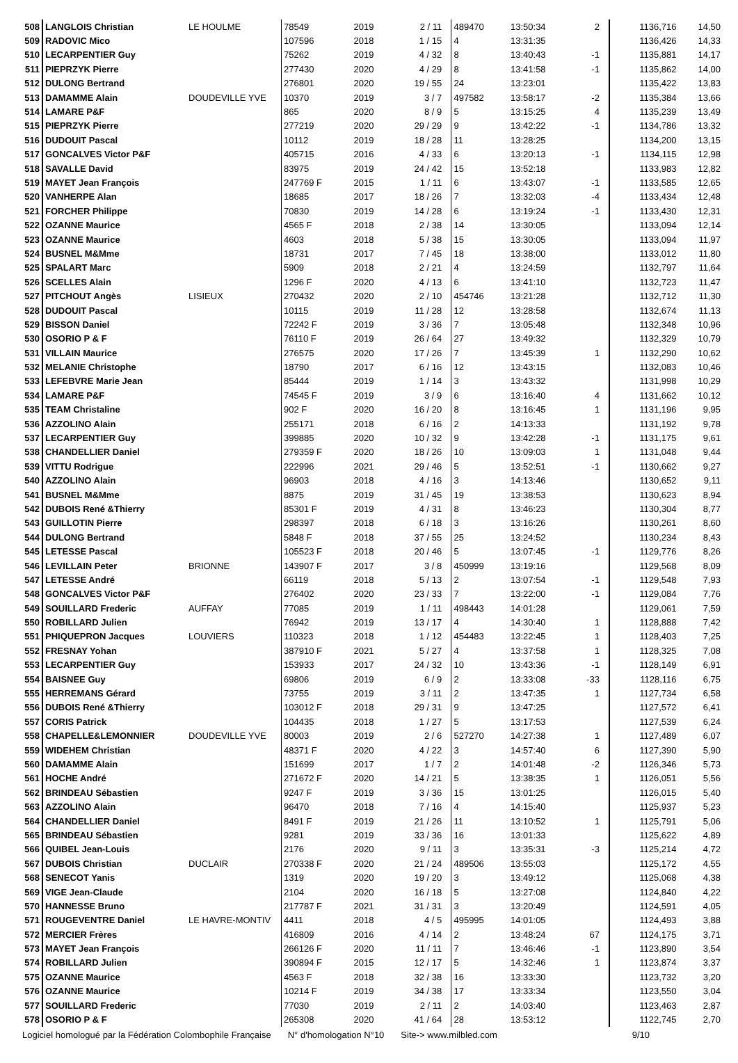| 508 | LANGLOIS Christian | LE HOULME | 78549 | 2019 | 2 / 11 | | 489470 | 13:50:34 | 2 | | 1136,716 | 14,50 |
| 509 | RADOVIC Mico | | 107596 | 2018 | 1 / 15 | | 4 | 13:31:35 | | | 1136,426 | 14,33 |
| 510 | LECARPENTIER Guy | | 75262 | 2019 | 4 / 32 | | 8 | 13:40:43 | -1 | | 1135,881 | 14,17 |
| 511 | PIEPRZYK Pierre | | 277430 | 2020 | 4 / 29 | | 8 | 13:41:58 | -1 | | 1135,862 | 14,00 |
| 512 | DULONG Bertrand | | 276801 | 2020 | 19 / 55 | | 24 | 13:23:01 | | | 1135,422 | 13,83 |
| 513 | DAMAMME Alain | DOUDEVILLE YVE | 10370 | 2019 | 3 / 7 | | 497582 | 13:58:17 | -2 | | 1135,384 | 13,66 |
| 514 | LAMARE P&F | | 865 | 2020 | 8 / 9 | | 5 | 13:15:25 | 4 | | 1135,239 | 13,49 |
| 515 | PIEPRZYK Pierre | | 277219 | 2020 | 29 / 29 | | 9 | 13:42:22 | -1 | | 1134,786 | 13,32 |
| 516 | DUDOUIT Pascal | | 10112 | 2019 | 18 / 28 | | 11 | 13:28:25 | | | 1134,200 | 13,15 |
| 517 | GONCALVES Victor P&F | | 405715 | 2016 | 4 / 33 | | 6 | 13:20:13 | -1 | | 1134,115 | 12,98 |
| 518 | SAVALLE David | | 83975 | 2019 | 24 / 42 | | 15 | 13:52:18 | | | 1133,983 | 12,82 |
| 519 | MAYET Jean François | | 247769 F | 2015 | 1 / 11 | | 6 | 13:43:07 | -1 | | 1133,585 | 12,65 |
| 520 | VANHERPE Alan | | 18685 | 2017 | 18 / 26 | | 7 | 13:32:03 | -4 | | 1133,434 | 12,48 |
| 521 | FORCHER Philippe | | 70830 | 2019 | 14 / 28 | | 6 | 13:19:24 | -1 | | 1133,430 | 12,31 |
| 522 | OZANNE Maurice | | 4565 F | 2018 | 2 / 38 | | 14 | 13:30:05 | | | 1133,094 | 12,14 |
| 523 | OZANNE Maurice | | 4603 | 2018 | 5 / 38 | | 15 | 13:30:05 | | | 1133,094 | 11,97 |
| 524 | BUSNEL M&Mme | | 18731 | 2017 | 7 / 45 | | 18 | 13:38:00 | | | 1133,012 | 11,80 |
| 525 | SPALART Marc | | 5909 | 2018 | 2 / 21 | | 4 | 13:24:59 | | | 1132,797 | 11,64 |
| 526 | SCELLES Alain | | 1296 F | 2020 | 4 / 13 | | 6 | 13:41:10 | | | 1132,723 | 11,47 |
| 527 | PITCHOUT Angès | LISIEUX | 270432 | 2020 | 2 / 10 | | 454746 | 13:21:28 | | | 1132,712 | 11,30 |
| 528 | DUDOUIT Pascal | | 10115 | 2019 | 11 / 28 | | 12 | 13:28:58 | | | 1132,674 | 11,13 |
| 529 | BISSON Daniel | | 72242 F | 2019 | 3 / 36 | | 7 | 13:05:48 | | | 1132,348 | 10,96 |
| 530 | OSORIO P & F | | 76110 F | 2019 | 26 / 64 | | 27 | 13:49:32 | | | 1132,329 | 10,79 |
| 531 | VILLAIN Maurice | | 276575 | 2020 | 17 / 26 | | 7 | 13:45:39 | 1 | | 1132,290 | 10,62 |
| 532 | MELANIE Christophe | | 18790 | 2017 | 6 / 16 | | 12 | 13:43:15 | | | 1132,083 | 10,46 |
| 533 | LEFEBVRE Marie Jean | | 85444 | 2019 | 1 / 14 | | 3 | 13:43:32 | | | 1131,998 | 10,29 |
| 534 | LAMARE P&F | | 74545 F | 2019 | 3 / 9 | | 6 | 13:16:40 | 4 | | 1131,662 | 10,12 |
| 535 | TEAM Christaline | | 902 F | 2020 | 16 / 20 | | 8 | 13:16:45 | 1 | | 1131,196 | 9,95 |
| 536 | AZZOLINO Alain | | 255171 | 2018 | 6 / 16 | | 2 | 14:13:33 | | | 1131,192 | 9,78 |
| 537 | LECARPENTIER Guy | | 399885 | 2020 | 10 / 32 | | 9 | 13:42:28 | -1 | | 1131,175 | 9,61 |
| 538 | CHANDELLIER Daniel | | 279359 F | 2020 | 18 / 26 | | 10 | 13:09:03 | 1 | | 1131,048 | 9,44 |
| 539 | VITTU Rodrigue | | 222996 | 2021 | 29 / 46 | | 5 | 13:52:51 | -1 | | 1130,662 | 9,27 |
| 540 | AZZOLINO Alain | | 96903 | 2018 | 4 / 16 | | 3 | 14:13:46 | | | 1130,652 | 9,11 |
| 541 | BUSNEL M&Mme | | 8875 | 2019 | 31 / 45 | | 19 | 13:38:53 | | | 1130,623 | 8,94 |
| 542 | DUBOIS René &Thierry | | 85301 F | 2019 | 4 / 31 | | 8 | 13:46:23 | | | 1130,304 | 8,77 |
| 543 | GUILLOTIN Pierre | | 298397 | 2018 | 6 / 18 | | 3 | 13:16:26 | | | 1130,261 | 8,60 |
| 544 | DULONG Bertrand | | 5848 F | 2018 | 37 / 55 | | 25 | 13:24:52 | | | 1130,234 | 8,43 |
| 545 | LETESSE Pascal | | 105523 F | 2018 | 20 / 46 | | 5 | 13:07:45 | -1 | | 1129,776 | 8,26 |
| 546 | LEVILLAIN Peter | BRIONNE | 143907 F | 2017 | 3 / 8 | | 450999 | 13:19:16 | | | 1129,568 | 8,09 |
| 547 | LETESSE André | | 66119 | 2018 | 5 / 13 | | 2 | 13:07:54 | -1 | | 1129,548 | 7,93 |
| 548 | GONCALVES Victor P&F | | 276402 | 2020 | 23 / 33 | | 7 | 13:22:00 | -1 | | 1129,084 | 7,76 |
| 549 | SOUILLARD Frederic | AUFFAY | 77085 | 2019 | 1 / 11 | | 498443 | 14:01:28 | | | 1129,061 | 7,59 |
| 550 | ROBILLARD Julien | | 76942 | 2019 | 13 / 17 | | 4 | 14:30:40 | 1 | | 1128,888 | 7,42 |
| 551 | PHIQUEPRON Jacques | LOUVIERS | 110323 | 2018 | 1 / 12 | | 454483 | 13:22:45 | 1 | | 1128,403 | 7,25 |
| 552 | FRESNAY Yohan | | 387910 F | 2021 | 5 / 27 | | 4 | 13:37:58 | 1 | | 1128,325 | 7,08 |
| 553 | LECARPENTIER Guy | | 153933 | 2017 | 24 / 32 | | 10 | 13:43:36 | -1 | | 1128,149 | 6,91 |
| 554 | BAISNEE Guy | | 69806 | 2019 | 6 / 9 | | 2 | 13:33:08 | -33 | | 1128,116 | 6,75 |
| 555 | HERREMANS Gérard | | 73755 | 2019 | 3 / 11 | | 2 | 13:47:35 | 1 | | 1127,734 | 6,58 |
| 556 | DUBOIS René &Thierry | | 103012 F | 2018 | 29 / 31 | | 9 | 13:47:25 | | | 1127,572 | 6,41 |
| 557 | CORIS Patrick | | 104435 | 2018 | 1 / 27 | | 5 | 13:17:53 | | | 1127,539 | 6,24 |
| 558 | CHAPELLE&LEMONNIER | DOUDEVILLE YVE | 80003 | 2019 | 2 / 6 | | 527270 | 14:27:38 | 1 | | 1127,489 | 6,07 |
| 559 | WIDEHEM Christian | | 48371 F | 2020 | 4 / 22 | | 3 | 14:57:40 | 6 | | 1127,390 | 5,90 |
| 560 | DAMAMME Alain | | 151699 | 2017 | 1 / 7 | | 2 | 14:01:48 | -2 | | 1126,346 | 5,73 |
| 561 | HOCHE André | | 271672 F | 2020 | 14 / 21 | | 5 | 13:38:35 | 1 | | 1126,051 | 5,56 |
| 562 | BRINDEAU Sébastien | | 9247 F | 2019 | 3 / 36 | | 15 | 13:01:25 | | | 1126,015 | 5,40 |
| 563 | AZZOLINO Alain | | 96470 | 2018 | 7 / 16 | | 4 | 14:15:40 | | | 1125,937 | 5,23 |
| 564 | CHANDELLIER Daniel | | 8491 F | 2019 | 21 / 26 | | 11 | 13:10:52 | 1 | | 1125,791 | 5,06 |
| 565 | BRINDEAU Sébastien | | 9281 | 2019 | 33 / 36 | | 16 | 13:01:33 | | | 1125,622 | 4,89 |
| 566 | QUIBEL Jean-Louis | | 2176 | 2020 | 9 / 11 | | 3 | 13:35:31 | -3 | | 1125,214 | 4,72 |
| 567 | DUBOIS Christian | DUCLAIR | 270338 F | 2020 | 21 / 24 | | 489506 | 13:55:03 | | | 1125,172 | 4,55 |
| 568 | SENECOT Yanis | | 1319 | 2020 | 19 / 20 | | 3 | 13:49:12 | | | 1125,068 | 4,38 |
| 569 | VIGE Jean-Claude | | 2104 | 2020 | 16 / 18 | | 5 | 13:27:08 | | | 1124,840 | 4,22 |
| 570 | HANNESSE Bruno | | 217787 F | 2021 | 31 / 31 | | 3 | 13:20:49 | | | 1124,591 | 4,05 |
| 571 | ROUGEVENTRE Daniel | LE HAVRE-MONTIV | 4411 | 2018 | 4 / 5 | | 495995 | 14:01:05 | | | 1124,493 | 3,88 |
| 572 | MERCIER Frères | | 416809 | 2016 | 4 / 14 | | 2 | 13:48:24 | 67 | | 1124,175 | 3,71 |
| 573 | MAYET Jean François | | 266126 F | 2020 | 11 / 11 | | 7 | 13:46:46 | -1 | | 1123,890 | 3,54 |
| 574 | ROBILLARD Julien | | 390894 F | 2015 | 12 / 17 | | 5 | 14:32:46 | 1 | | 1123,874 | 3,37 |
| 575 | OZANNE Maurice | | 4563 F | 2018 | 32 / 38 | | 16 | 13:33:30 | | | 1123,732 | 3,20 |
| 576 | OZANNE Maurice | | 10214 F | 2019 | 34 / 38 | | 17 | 13:33:34 | | | 1123,550 | 3,04 |
| 577 | SOUILLARD Frederic | | 77030 | 2019 | 2 / 11 | | 2 | 14:03:40 | | | 1123,463 | 2,87 |
| 578 | OSORIO P & F | | 265308 | 2020 | 41 / 64 | | 28 | 13:53:12 | | | 1122,745 | 2,70 |
Logiciel homologué par la Fédération Colombophile Française N° d'homologation N°10 Site-> www.milbled.com 9/10